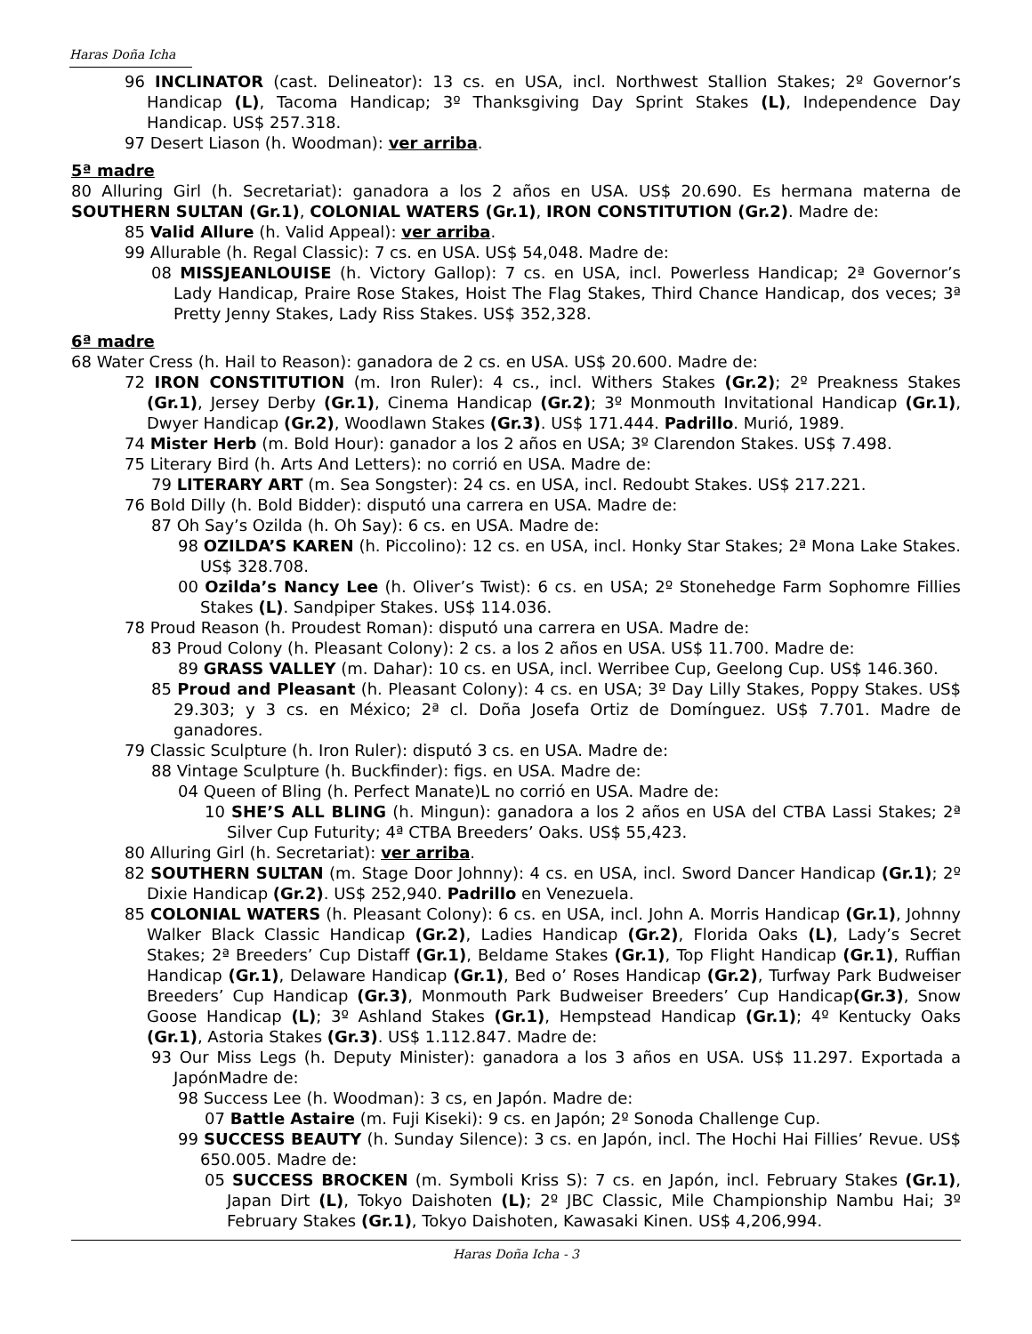Haras Doña Icha
96 INCLINATOR (cast. Delineator): 13 cs. en USA, incl. Northwest Stallion Stakes; 2º Governor’s Handicap (L), Tacoma Handicap; 3º Thanksgiving Day Sprint Stakes (L), Independence Day Handicap. US$ 257.318.
97 Desert Liason (h. Woodman): ver arriba.
5ª madre
80 Alluring Girl (h. Secretariat): ganadora a los 2 años en USA. US$ 20.690. Es hermana materna de SOUTHERN SULTAN (Gr.1), COLONIAL WATERS (Gr.1), IRON CONSTITUTION (Gr.2). Madre de:
85 Valid Allure (h. Valid Appeal): ver arriba.
99 Allurable (h. Regal Classic): 7 cs. en USA. US$ 54,048. Madre de:
08 MISSJEANLOUISE (h. Victory Gallop): 7 cs. en USA, incl. Powerless Handicap; 2ª Governor’s Lady Handicap, Praire Rose Stakes, Hoist The Flag Stakes, Third Chance Handicap, dos veces; 3ª Pretty Jenny Stakes, Lady Riss Stakes. US$ 352,328.
6ª madre
68 Water Cress (h. Hail to Reason): ganadora de 2 cs. en USA. US$ 20.600. Madre de:
72 IRON CONSTITUTION (m. Iron Ruler): 4 cs., incl. Withers Stakes (Gr.2); 2º Preakness Stakes (Gr.1), Jersey Derby (Gr.1), Cinema Handicap (Gr.2); 3º Monmouth Invitational Handicap (Gr.1), Dwyer Handicap (Gr.2), Woodlawn Stakes (Gr.3). US$ 171.444. Padrillo. Murió, 1989.
74 Mister Herb (m. Bold Hour): ganador a los 2 años en USA; 3º Clarendon Stakes. US$ 7.498.
75 Literary Bird (h. Arts And Letters): no corrió en USA. Madre de:
79 LITERARY ART (m. Sea Songster): 24 cs. en USA, incl. Redoubt Stakes. US$ 217.221.
76 Bold Dilly (h. Bold Bidder): disputó una carrera en USA. Madre de:
87 Oh Say’s Ozilda (h. Oh Say): 6 cs. en USA. Madre de:
98 OZILDA’S KAREN (h. Piccolino): 12 cs. en USA, incl. Honky Star Stakes; 2ª Mona Lake Stakes. US$ 328.708.
00 Ozilda’s Nancy Lee (h. Oliver’s Twist): 6 cs. en USA; 2º Stonehedge Farm Sophomre Fillies Stakes (L). Sandpiper Stakes. US$ 114.036.
78 Proud Reason (h. Proudest Roman): disputó una carrera en USA. Madre de:
83 Proud Colony (h. Pleasant Colony): 2 cs. a los 2 años en USA. US$ 11.700. Madre de:
89 GRASS VALLEY (m. Dahar): 10 cs. en USA, incl. Werribee Cup, Geelong Cup. US$ 146.360.
85 Proud and Pleasant (h. Pleasant Colony): 4 cs. en USA; 3º Day Lilly Stakes, Poppy Stakes. US$ 29.303; y 3 cs. en México; 2ª cl. Doña Josefa Ortiz de Domínguez. US$ 7.701. Madre de ganadores.
79 Classic Sculpture (h. Iron Ruler): disputó 3 cs. en USA. Madre de:
88 Vintage Sculpture (h. Buckfinder): figs. en USA. Madre de:
04 Queen of Bling (h. Perfect Manate)L no corrió en USA. Madre de:
10 SHE’S ALL BLING (h. Mingun): ganadora a los 2 años en USA del CTBA Lassi Stakes; 2ª Silver Cup Futurity; 4ª CTBA Breeders’ Oaks. US$ 55,423.
80 Alluring Girl (h. Secretariat): ver arriba.
82 SOUTHERN SULTAN (m. Stage Door Johnny): 4 cs. en USA, incl. Sword Dancer Handicap (Gr.1); 2º Dixie Handicap (Gr.2). US$ 252,940. Padrillo en Venezuela.
85 COLONIAL WATERS (h. Pleasant Colony): 6 cs. en USA, incl. John A. Morris Handicap (Gr.1), Johnny Walker Black Classic Handicap (Gr.2), Ladies Handicap (Gr.2), Florida Oaks (L), Lady’s Secret Stakes; 2ª Breeders’ Cup Distaff (Gr.1), Beldame Stakes (Gr.1), Top Flight Handicap (Gr.1), Ruffian Handicap (Gr.1), Delaware Handicap (Gr.1), Bed o’ Roses Handicap (Gr.2), Turfway Park Budweiser Breeders’ Cup Handicap (Gr.3), Monmouth Park Budweiser Breeders’ Cup Handicap(Gr.3), Snow Goose Handicap (L); 3º Ashland Stakes (Gr.1), Hempstead Handicap (Gr.1); 4º Kentucky Oaks (Gr.1), Astoria Stakes (Gr.3). US$ 1.112.847. Madre de:
93 Our Miss Legs (h. Deputy Minister): ganadora a los 3 años en USA. US$ 11.297. Exportada a JapónMadre de:
98 Success Lee (h. Woodman): 3 cs, en Japón. Madre de:
07 Battle Astaire (m. Fuji Kiseki): 9 cs. en Japón; 2º Sonoda Challenge Cup.
99 SUCCESS BEAUTY (h. Sunday Silence): 3 cs. en Japón, incl. The Hochi Hai Fillies’ Revue. US$ 650.005. Madre de:
05 SUCCESS BROCKEN (m. Symboli Kriss S): 7 cs. en Japón, incl. February Stakes (Gr.1), Japan Dirt (L), Tokyo Daishoten (L); 2º JBC Classic, Mile Championship Nambu Hai; 3º February Stakes (Gr.1), Tokyo Daishoten, Kawasaki Kinen. US$ 4,206,994.
Haras Doña Icha - 3